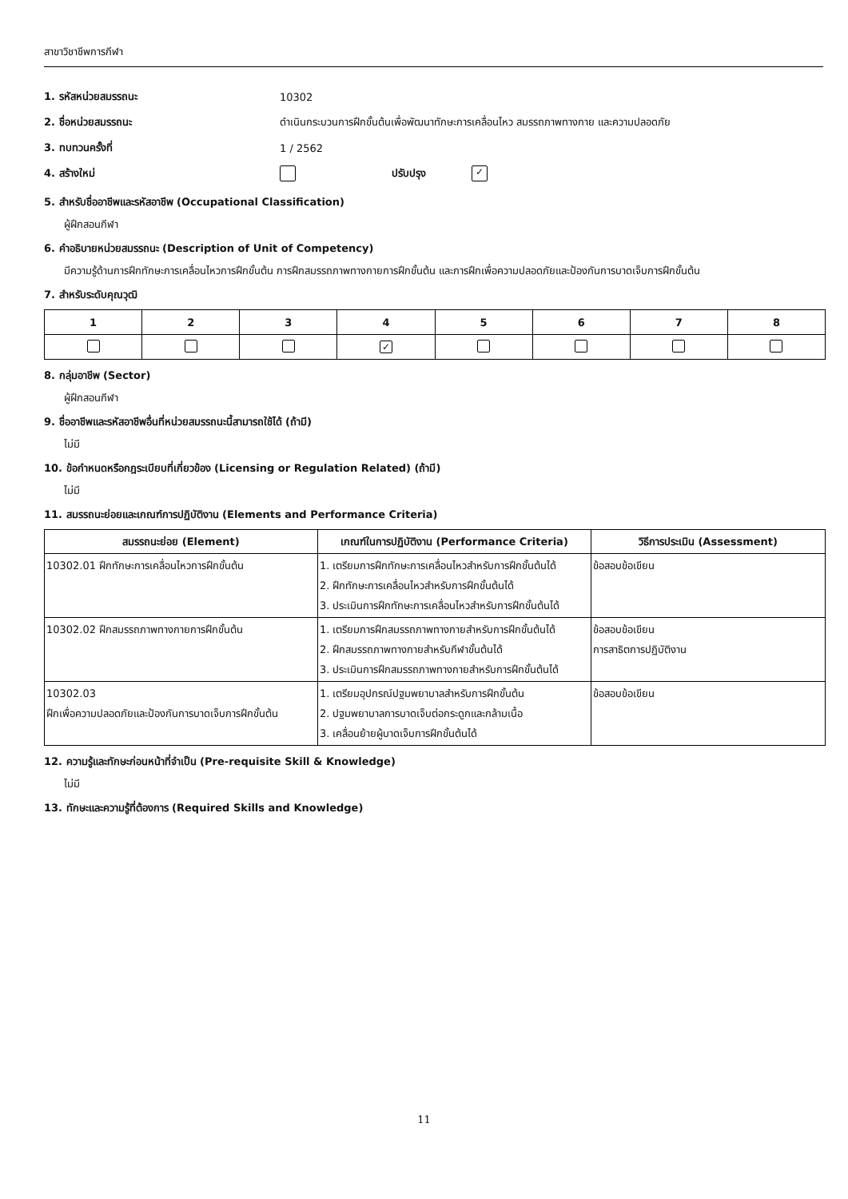สาขาวิชาชีพการกีฬา
1. รหัสหน่วยสมรรถนะ 10302
2. ชื่อหน่วยสมรรถนะ ดำเนินกระบวนการฝึกขั้นต้นเพื่อพัฒนาทักษะการเคลื่อนไหว สมรรถภาพทางกาย และความปลอดภัย
3. ทบทวนครั้งที่ 1 / 2562
4. สร้างใหม่ ปรับปรุง ✓
5. สำหรับชื่ออาชีพและรหัสอาชีพ (Occupational Classification)
ผู้ฝึกสอนกีฬา
6. คำอธิบายหน่วยสมรรถนะ (Description of Unit of Competency)
มีความรู้ด้านการฝึกทักษะการเคลื่อนไหวการฝึกขั้นต้น การฝึกสมรรถภาพทางกายการฝึกขั้นต้น และการฝึกเพื่อความปลอดภัยและป้องกันการบาดเจ็บการฝึกขั้นต้น
7. สำหรับระดับคุณวุฒิ
| 1 | 2 | 3 | 4 | 5 | 6 | 7 | 8 |
| --- | --- | --- | --- | --- | --- | --- | --- |
| | | | ✓ | | | | |
8. กลุ่มอาชีพ (Sector)
ผู้ฝึกสอนกีฬา
9. ชื่ออาชีพและรหัสอาชีพอื่นที่หน่วยสมรรถนะนี้สามารถใช้ได้ (ถ้ามี)
ไม่มี
10. ข้อกำหนดหรือกฎระเบียบที่เกี่ยวข้อง (Licensing or Regulation Related) (ถ้ามี)
ไม่มี
11. สมรรถนะย่อยและเกณฑ์การปฏิบัติงาน (Elements and Performance Criteria)
| สมรรถนะย่อย (Element) | เกณฑ์ในการปฏิบัติงาน (Performance Criteria) | วิธีการประเมิน (Assessment) |
| --- | --- | --- |
| 10302.01 ฝึกทักษะการเคลื่อนไหวการฝึกขั้นต้น | 1. เตรียมการฝึกทักษะการเคลื่อนไหวสำหรับการฝึกขั้นต้นได้ 2. ฝึกทักษะการเคลื่อนไหวสำหรับการฝึกขั้นต้นได้ 3. ประเมินการฝึกทักษะการเคลื่อนไหวสำหรับการฝึกขั้นต้นได้ | ข้อสอบข้อเขียน |
| 10302.02 ฝึกสมรรถภาพทางกายการฝึกขั้นต้น | 1. เตรียมการฝึกสมรรถภาพทางกายสำหรับการฝึกขั้นต้นได้ 2. ฝึกสมรรถภาพทางกายสำหรับกีฬาขั้นต้นได้ 3. ประเมินการฝึกสมรรถภาพทางกายสำหรับการฝึกขั้นต้นได้ | ข้อสอบข้อเขียน การสาธิตการปฏิบัติงาน |
| 10302.03 ฝึกเพื่อความปลอดภัยและป้องกันการบาดเจ็บการฝึกขั้นต้น | 1. เตรียมอุปกรณ์ปฐมพยาบาลสำหรับการฝึกขั้นต้น 2. ปฐมพยาบาลการบาดเจ็บต่อกระดูกและกล้ามเนื้อ 3. เคลื่อนย้ายผู้บาดเจ็บการฝึกขั้นต้นได้ | ข้อสอบข้อเขียน |
12. ความรู้และทักษะก่อนหน้าที่จำเป็น (Pre-requisite Skill & Knowledge)
ไม่มี
13. ทักษะและความรู้ที่ต้องการ (Required Skills and Knowledge)
11